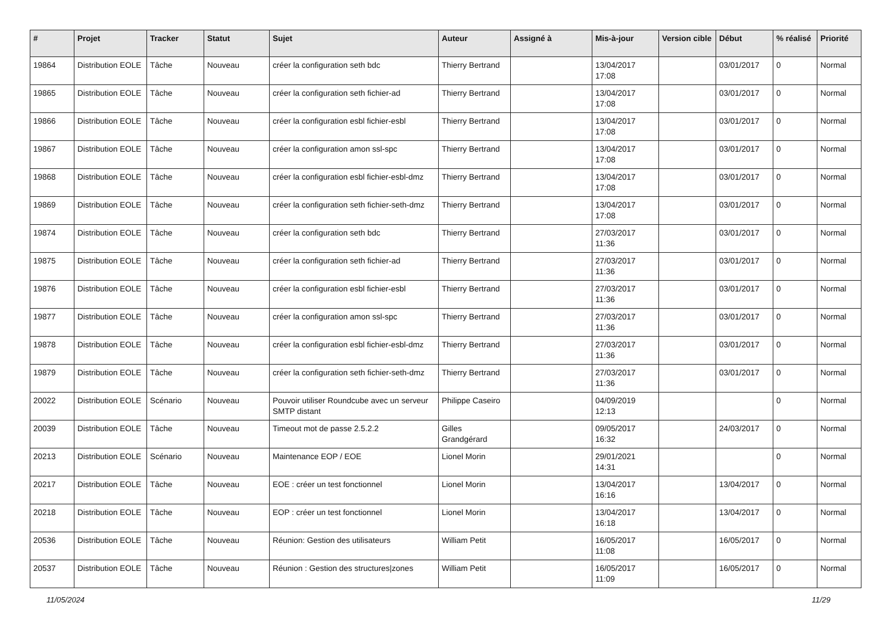| # | Projet | Tracker | Statut | Sujet | Auteur | Assigné à | Mis-à-jour | Version cible | Début | % réalisé | Priorité |
| --- | --- | --- | --- | --- | --- | --- | --- | --- | --- | --- | --- |
| 19864 | Distribution EOLE | Tâche | Nouveau | créer la configuration seth bdc | Thierry Bertrand | | 13/04/2017 17:08 | | 03/01/2017 | 0 | Normal |
| 19865 | Distribution EOLE | Tâche | Nouveau | créer la configuration seth fichier-ad | Thierry Bertrand | | 13/04/2017 17:08 | | 03/01/2017 | 0 | Normal |
| 19866 | Distribution EOLE | Tâche | Nouveau | créer la configuration esbl fichier-esbl | Thierry Bertrand | | 13/04/2017 17:08 | | 03/01/2017 | 0 | Normal |
| 19867 | Distribution EOLE | Tâche | Nouveau | créer la configuration amon ssl-spc | Thierry Bertrand | | 13/04/2017 17:08 | | 03/01/2017 | 0 | Normal |
| 19868 | Distribution EOLE | Tâche | Nouveau | créer la configuration esbl fichier-esbl-dmz | Thierry Bertrand | | 13/04/2017 17:08 | | 03/01/2017 | 0 | Normal |
| 19869 | Distribution EOLE | Tâche | Nouveau | créer la configuration seth fichier-seth-dmz | Thierry Bertrand | | 13/04/2017 17:08 | | 03/01/2017 | 0 | Normal |
| 19874 | Distribution EOLE | Tâche | Nouveau | créer la configuration seth bdc | Thierry Bertrand | | 27/03/2017 11:36 | | 03/01/2017 | 0 | Normal |
| 19875 | Distribution EOLE | Tâche | Nouveau | créer la configuration seth fichier-ad | Thierry Bertrand | | 27/03/2017 11:36 | | 03/01/2017 | 0 | Normal |
| 19876 | Distribution EOLE | Tâche | Nouveau | créer la configuration esbl fichier-esbl | Thierry Bertrand | | 27/03/2017 11:36 | | 03/01/2017 | 0 | Normal |
| 19877 | Distribution EOLE | Tâche | Nouveau | créer la configuration amon ssl-spc | Thierry Bertrand | | 27/03/2017 11:36 | | 03/01/2017 | 0 | Normal |
| 19878 | Distribution EOLE | Tâche | Nouveau | créer la configuration esbl fichier-esbl-dmz | Thierry Bertrand | | 27/03/2017 11:36 | | 03/01/2017 | 0 | Normal |
| 19879 | Distribution EOLE | Tâche | Nouveau | créer la configuration seth fichier-seth-dmz | Thierry Bertrand | | 27/03/2017 11:36 | | 03/01/2017 | 0 | Normal |
| 20022 | Distribution EOLE | Scénario | Nouveau | Pouvoir utiliser Roundcube avec un serveur SMTP distant | Philippe Caseiro | | 04/09/2019 12:13 | | | 0 | Normal |
| 20039 | Distribution EOLE | Tâche | Nouveau | Timeout mot de passe 2.5.2.2 | Gilles Grandgérard | | 09/05/2017 16:32 | | 24/03/2017 | 0 | Normal |
| 20213 | Distribution EOLE | Scénario | Nouveau | Maintenance EOP / EOE | Lionel Morin | | 29/01/2021 14:31 | | | 0 | Normal |
| 20217 | Distribution EOLE | Tâche | Nouveau | EOE : créer un test fonctionnel | Lionel Morin | | 13/04/2017 16:16 | | 13/04/2017 | 0 | Normal |
| 20218 | Distribution EOLE | Tâche | Nouveau | EOP : créer un test fonctionnel | Lionel Morin | | 13/04/2017 16:18 | | 13/04/2017 | 0 | Normal |
| 20536 | Distribution EOLE | Tâche | Nouveau | Réunion: Gestion des utilisateurs | William Petit | | 16/05/2017 11:08 | | 16/05/2017 | 0 | Normal |
| 20537 | Distribution EOLE | Tâche | Nouveau | Réunion : Gestion des structures/zones | William Petit | | 16/05/2017 11:09 | | 16/05/2017 | 0 | Normal |
11/05/2024 11/29